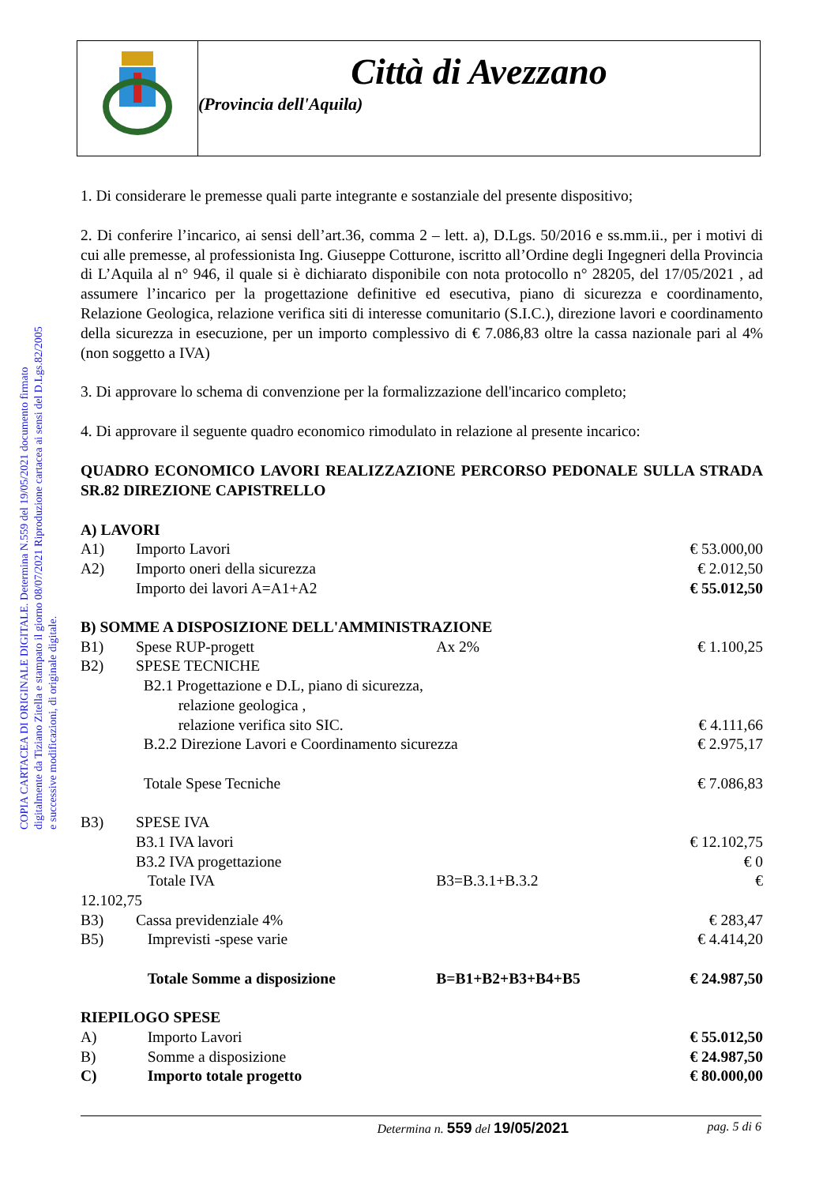Città di Avezzano
(Provincia dell'Aquila)
COPIA CARTACEA DI ORIGINALE DIGITALE. Determina N.559 del 19/05/2021 documento firmato digitalmente da Tiziano Zitella e stampato il giorno 08/07/2021 Riproduzione cartacea ai sensi del D.Lgs.82/2005 e successive modificazioni, di originale digitale.
1. Di considerare le premesse quali parte integrante e sostanziale del presente dispositivo;
2. Di conferire l’incarico, ai sensi dell’art.36, comma 2 – lett. a), D.Lgs. 50/2016 e ss.mm.ii., per i motivi di cui alle premesse, al professionista Ing. Giuseppe Cotturone, iscritto all’Ordine degli Ingegneri della Provincia di L’Aquila al n° 946, il quale si è dichiarato disponibile con nota protocollo n° 28205, del 17/05/2021 , ad assumere l’incarico per la progettazione definitive ed esecutiva, piano di sicurezza e coordinamento, Relazione Geologica, relazione verifica siti di interesse comunitario (S.I.C.), direzione lavori e coordinamento della sicurezza in esecuzione, per un importo complessivo di € 7.086,83 oltre la cassa nazionale pari al 4% (non soggetto a IVA)
3. Di approvare lo schema di convenzione per la formalizzazione dell'incarico completo;
4. Di approvare il seguente quadro economico rimodulato in relazione al presente incarico:
QUADRO ECONOMICO LAVORI REALIZZAZIONE PERCORSO PEDONALE SULLA STRADA SR.82 DIREZIONE CAPISTRELLO
| A) LAVORI | | | |
| A1) | Importo Lavori | | € 53.000,00 |
| A2) | Importo oneri della sicurezza | | € 2.012,50 |
| | Importo dei lavori A=A1+A2 | | € 55.012,50 |
| B) SOMME A DISPOSIZIONE DELL'AMMINISTRAZIONE | | | |
| B1) | Spese RUP-progett | Ax 2% | € 1.100,25 |
| B2) | SPESE TECNICHE | | |
| | B2.1 Progettazione e D.L, piano di sicurezza, relazione geologica , relazione verifica sito SIC. | | € 4.111,66 |
| | B.2.2 Direzione Lavori e Coordinamento sicurezza | | € 2.975,17 |
| | Totale Spese Tecniche | | € 7.086,83 |
| B3) | SPESE IVA | | |
| | B3.1 IVA lavori | | € 12.102,75 |
| | B3.2 IVA progettazione | | € 0 |
| | Totale IVA | B3=B.3.1+B.3.2 | € |
| 12.102,75 | | | |
| B3) | Cassa previdenziale 4% | | € 283,47 |
| B5) | Imprevisti -spese varie | | € 4.414,20 |
| | Totale Somme a disposizione | B=B1+B2+B3+B4+B5 | € 24.987,50 |
| RIEPILOGO SPESE | | | |
| A) | Importo Lavori | | € 55.012,50 |
| B) | Somme a disposizione | | € 24.987,50 |
| C) | Importo totale progetto | | € 80.000,00 |
Determina n. 559 del 19/05/2021 pag. 5 di 6